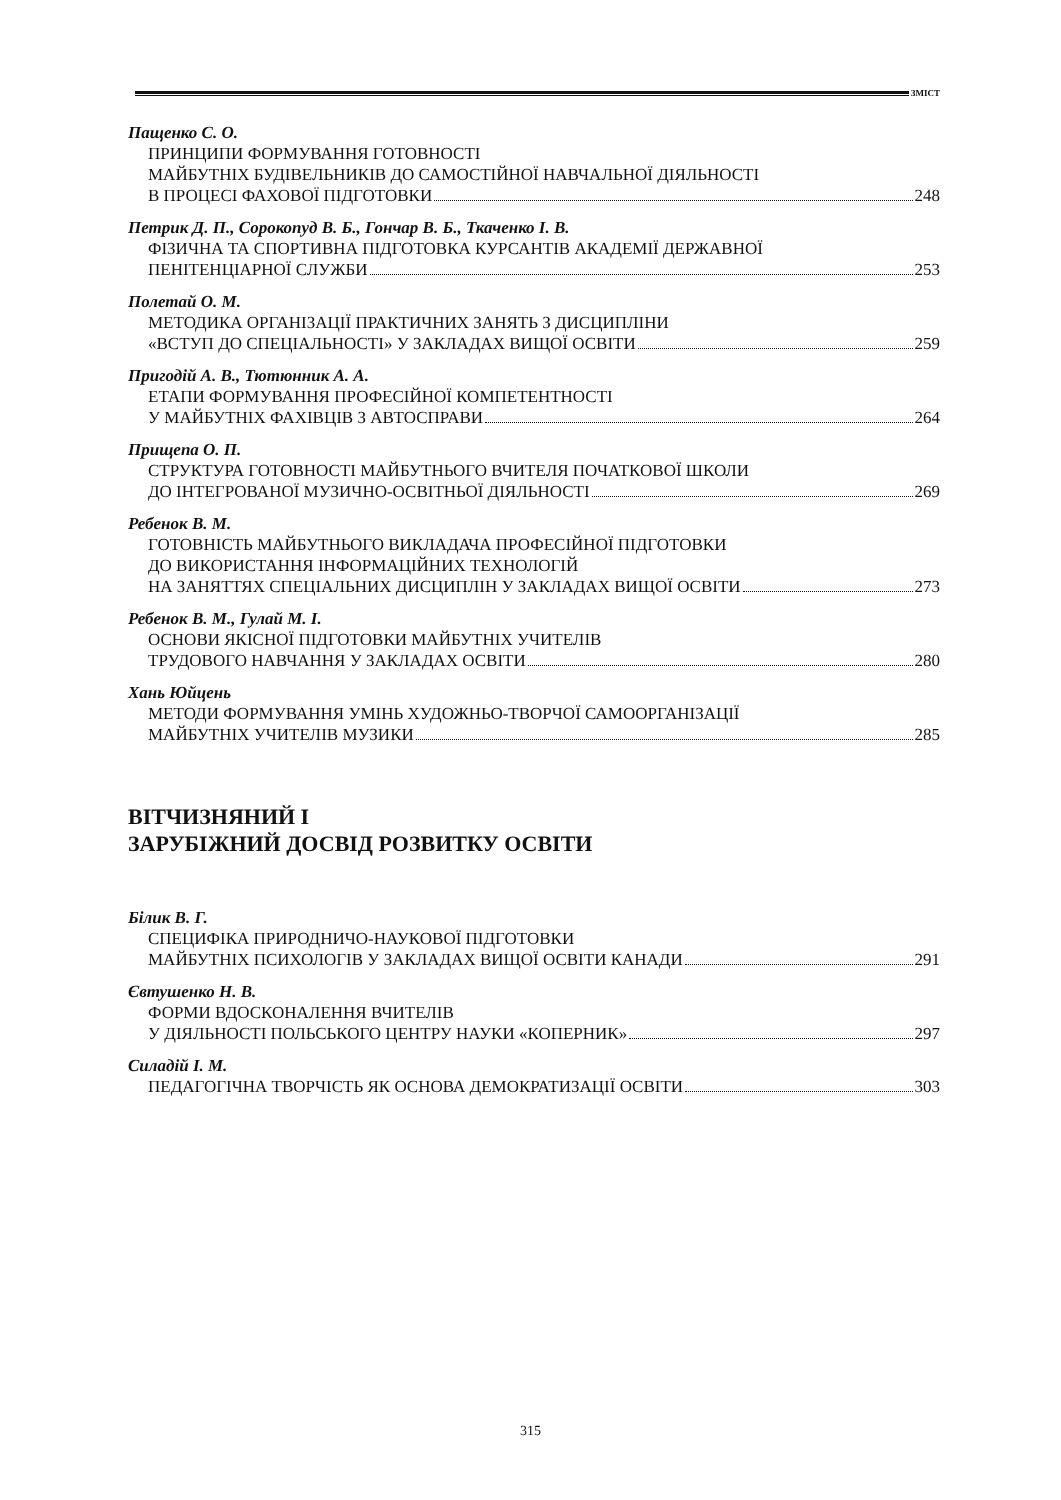ЗМІСТ
Пащенко С. О.
ПРИНЦИПИ ФОРМУВАННЯ ГОТОВНОСТІ
МАЙБУТНІХ БУДІВЕЛЬНИКІВ ДО САМОСТІЙНОЇ НАВЧАЛЬНОЇ ДІЯЛЬНОСТІ
В ПРОЦЕСІ ФАХОВОЇ ПІДГОТОВКИ 248
Петрик Д. П., Сорокопуд В. Б., Гончар В. Б., Ткаченко І. В.
ФІЗИЧНА ТА СПОРТИВНА ПІДГОТОВКА КУРСАНТІВ АКАДЕМІЇ ДЕРЖАВНОЇ
ПЕНІТЕНЦІАРНОЇ СЛУЖБИ 253
Полетай О. М.
МЕТОДИКА ОРГАНІЗАЦІЇ ПРАКТИЧНИХ ЗАНЯТЬ З ДИСЦИПЛІНИ
«ВСТУП ДО СПЕЦІАЛЬНОСТІ» У ЗАКЛАДАХ ВИЩОЇ ОСВІТИ 259
Пригодій А. В., Тютюнник А. А.
ЕТАПИ ФОРМУВАННЯ ПРОФЕСІЙНОЇ КОМПЕТЕНТНОСТІ
У МАЙБУТНІХ ФАХІВЦІВ З АВТОСПРАВИ 264
Прищепа О. П.
СТРУКТУРА ГОТОВНОСТІ МАЙБУТНЬОГО ВЧИТЕЛЯ ПОЧАТКОВОЇ ШКОЛИ
ДО ІНТЕГРОВАНОЇ МУЗИЧНО-ОСВІТНЬОЇ ДІЯЛЬНОСТІ 269
Ребенок В. М.
ГОТОВНІСТЬ МАЙБУТНЬОГО ВИКЛАДАЧА ПРОФЕСІЙНОЇ ПІДГОТОВКИ
ДО ВИКОРИСТАННЯ ІНФОРМАЦІЙНИХ ТЕХНОЛОГІЙ
НА ЗАНЯТТЯХ СПЕЦІАЛЬНИХ ДИСЦИПЛІН У ЗАКЛАДАХ ВИЩОЇ ОСВІТИ 273
Ребенок В. М., Гулай М. І.
ОСНОВИ ЯКІСНОЇ ПІДГОТОВКИ МАЙБУТНІХ УЧИТЕЛІВ
ТРУДОВОГО НАВЧАННЯ У ЗАКЛАДАХ ОСВІТИ 280
Хань Юйцень
МЕТОДИ ФОРМУВАННЯ УМІНЬ ХУДОЖНЬО-ТВОРЧОЇ САМООРГАНІЗАЦІЇ
МАЙБУТНІХ УЧИТЕЛІВ МУЗИКИ 285
ВІТЧИЗНЯНИЙ І
ЗАРУБІЖНИЙ ДОСВІД РОЗВИТКУ ОСВІТИ
Білик В. Г.
СПЕЦИФІКА ПРИРОДНИЧО-НАУКОВОЇ ПІДГОТОВКИ
МАЙБУТНІХ ПСИХОЛОГІВ У ЗАКЛАДАХ ВИЩОЇ ОСВІТИ КАНАДИ 291
Євтушенко Н. В.
ФОРМИ ВДОСКОНАЛЕННЯ ВЧИТЕЛІВ
У ДІЯЛЬНОСТІ ПОЛЬСЬКОГО ЦЕНТРУ НАУКИ «КОПЕРНИК» 297
Силадій І. М.
ПЕДАГОГІЧНА ТВОРЧІСТЬ ЯК ОСНОВА ДЕМОКРАТИЗАЦІЇ ОСВІТИ 303
315